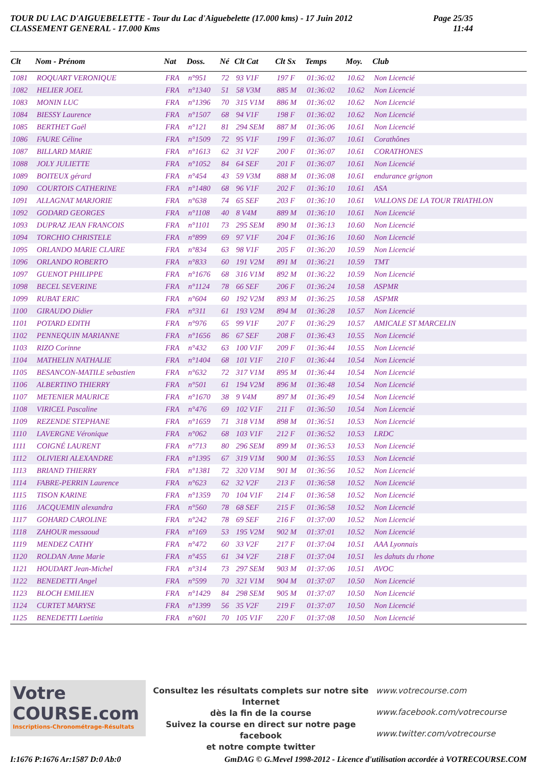TOUR DU LAC D'AIGUEBELETTE - Tour du Lac d'Aiguebelette (17.000 kms) - 17 Juin 2012
CLASSEMENT GENERAL - 17.000 Kms
Page 25/35
11:44
| Clt | Nom - Prénom | Nat | Doss. | Né | Clt Cat | Clt Sx | Temps | Moy. | Club |
| --- | --- | --- | --- | --- | --- | --- | --- | --- | --- |
| 1081 | ROQUART VERONIQUE | FRA | n°951 | 72 | 93 V1F | 197 F | 01:36:02 | 10.62 | Non Licencié |
| 1082 | HELIER JOEL | FRA | n°1340 | 51 | 58 V3M | 885 M | 01:36:02 | 10.62 | Non Licencié |
| 1083 | MONIN LUC | FRA | n°1396 | 70 | 315 V1M | 886 M | 01:36:02 | 10.62 | Non Licencié |
| 1084 | BIESSY Laurence | FRA | n°1507 | 68 | 94 V1F | 198 F | 01:36:02 | 10.62 | Non Licencié |
| 1085 | BERTHET Gaël | FRA | n°121 | 81 | 294 SEM | 887 M | 01:36:06 | 10.61 | Non Licencié |
| 1086 | FAURE Céline | FRA | n°1509 | 72 | 95 V1F | 199 F | 01:36:07 | 10.61 | Corathônes |
| 1087 | BILLARD MARIE | FRA | n°1613 | 62 | 31 V2F | 200 F | 01:36:07 | 10.61 | CORATHONES |
| 1088 | JOLY JULIETTE | FRA | n°1052 | 84 | 64 SEF | 201 F | 01:36:07 | 10.61 | Non Licencié |
| 1089 | BOITEUX gérard | FRA | n°454 | 43 | 59 V3M | 888 M | 01:36:08 | 10.61 | endurance grignon |
| 1090 | COURTOIS CATHERINE | FRA | n°1480 | 68 | 96 V1F | 202 F | 01:36:10 | 10.61 | ASA |
| 1091 | ALLAGNAT MARJORIE | FRA | n°638 | 74 | 65 SEF | 203 F | 01:36:10 | 10.61 | VALLONS DE LA TOUR TRIATHLON |
| 1092 | GODARD GEORGES | FRA | n°1108 | 40 | 8 V4M | 889 M | 01:36:10 | 10.61 | Non Licencié |
| 1093 | DUPRAZ JEAN FRANCOIS | FRA | n°1101 | 73 | 295 SEM | 890 M | 01:36:13 | 10.60 | Non Licencié |
| 1094 | TORCHIO CHRISTELE | FRA | n°899 | 69 | 97 V1F | 204 F | 01:36:16 | 10.60 | Non Licencié |
| 1095 | ORLANDO MARIE CLAIRE | FRA | n°834 | 63 | 98 V1F | 205 F | 01:36:20 | 10.59 | Non Licencié |
| 1096 | ORLANDO ROBERTO | FRA | n°833 | 60 | 191 V2M | 891 M | 01:36:21 | 10.59 | TMT |
| 1097 | GUENOT PHILIPPE | FRA | n°1676 | 68 | 316 V1M | 892 M | 01:36:22 | 10.59 | Non Licencié |
| 1098 | BECEL SEVERINE | FRA | n°1124 | 78 | 66 SEF | 206 F | 01:36:24 | 10.58 | ASPMR |
| 1099 | RUBAT ERIC | FRA | n°604 | 60 | 192 V2M | 893 M | 01:36:25 | 10.58 | ASPMR |
| 1100 | GIRAUDO Didier | FRA | n°311 | 61 | 193 V2M | 894 M | 01:36:28 | 10.57 | Non Licencié |
| 1101 | POTARD EDITH | FRA | n°976 | 65 | 99 V1F | 207 F | 01:36:29 | 10.57 | AMICALE ST MARCELIN |
| 1102 | PENNEQUIN MARIANNE | FRA | n°1656 | 86 | 67 SEF | 208 F | 01:36:43 | 10.55 | Non Licencié |
| 1103 | RIZO Corinne | FRA | n°432 | 63 | 100 V1F | 209 F | 01:36:44 | 10.55 | Non Licencié |
| 1104 | MATHELIN NATHALIE | FRA | n°1404 | 68 | 101 V1F | 210 F | 01:36:44 | 10.54 | Non Licencié |
| 1105 | BESANCON-MATILE sebastien | FRA | n°632 | 72 | 317 V1M | 895 M | 01:36:44 | 10.54 | Non Licencié |
| 1106 | ALBERTINO THIERRY | FRA | n°501 | 61 | 194 V2M | 896 M | 01:36:48 | 10.54 | Non Licencié |
| 1107 | METENIER MAURICE | FRA | n°1670 | 38 | 9 V4M | 897 M | 01:36:49 | 10.54 | Non Licencié |
| 1108 | VIRICEL Pascaline | FRA | n°476 | 69 | 102 V1F | 211 F | 01:36:50 | 10.54 | Non Licencié |
| 1109 | REZENDE STEPHANE | FRA | n°1659 | 71 | 318 V1M | 898 M | 01:36:51 | 10.53 | Non Licencié |
| 1110 | LAVERGNE Véronique | FRA | n°062 | 68 | 103 V1F | 212 F | 01:36:52 | 10.53 | LRDC |
| 1111 | COIGNÉ LAURENT | FRA | n°713 | 80 | 296 SEM | 899 M | 01:36:53 | 10.53 | Non Licencié |
| 1112 | OLIVIERI ALEXANDRE | FRA | n°1395 | 67 | 319 V1M | 900 M | 01:36:55 | 10.53 | Non Licencié |
| 1113 | BRIAND THIERRY | FRA | n°1381 | 72 | 320 V1M | 901 M | 01:36:56 | 10.52 | Non Licencié |
| 1114 | FABRE-PERRIN Laurence | FRA | n°623 | 62 | 32 V2F | 213 F | 01:36:58 | 10.52 | Non Licencié |
| 1115 | TISON KARINE | FRA | n°1359 | 70 | 104 V1F | 214 F | 01:36:58 | 10.52 | Non Licencié |
| 1116 | JACQUEMIN alexandra | FRA | n°560 | 78 | 68 SEF | 215 F | 01:36:58 | 10.52 | Non Licencié |
| 1117 | GOHARD CAROLINE | FRA | n°242 | 78 | 69 SEF | 216 F | 01:37:00 | 10.52 | Non Licencié |
| 1118 | ZAHOUR messaoud | FRA | n°169 | 53 | 195 V2M | 902 M | 01:37:01 | 10.52 | Non Licencié |
| 1119 | MENDEZ CATHY | FRA | n°472 | 60 | 33 V2F | 217 F | 01:37:04 | 10.51 | AAA Lyonnais |
| 1120 | ROLDAN Anne Marie | FRA | n°455 | 61 | 34 V2F | 218 F | 01:37:04 | 10.51 | les dahuts du rhone |
| 1121 | HOUDART Jean-Michel | FRA | n°314 | 73 | 297 SEM | 903 M | 01:37:06 | 10.51 | AVOC |
| 1122 | BENEDETTI Angel | FRA | n°599 | 70 | 321 V1M | 904 M | 01:37:07 | 10.50 | Non Licencié |
| 1123 | BLOCH EMILIEN | FRA | n°1429 | 84 | 298 SEM | 905 M | 01:37:07 | 10.50 | Non Licencié |
| 1124 | CURTET MARYSE | FRA | n°1399 | 56 | 35 V2F | 219 F | 01:37:07 | 10.50 | Non Licencié |
| 1125 | BENEDETTI Laetitia | FRA | n°601 | 70 | 105 V1F | 220 F | 01:37:08 | 10.50 | Non Licencié |
Votre COURSE.com
Inscriptions-Chronométrage-Résultats
Consultez les résultats complets sur notre site Internet
dès la fin de la course
Suivez la course en direct sur notre page facebook
et notre compte twitter
www.votrecourse.com
www.facebook.com/votrecourse
www.twitter.com/votrecourse
I:1676 P:1676 Ar:1587 D:0 Ab:0 GmDAG © G.Mevel 1998-2012 - Licence d'utilisation accordée à VOTRECOURSE.COM